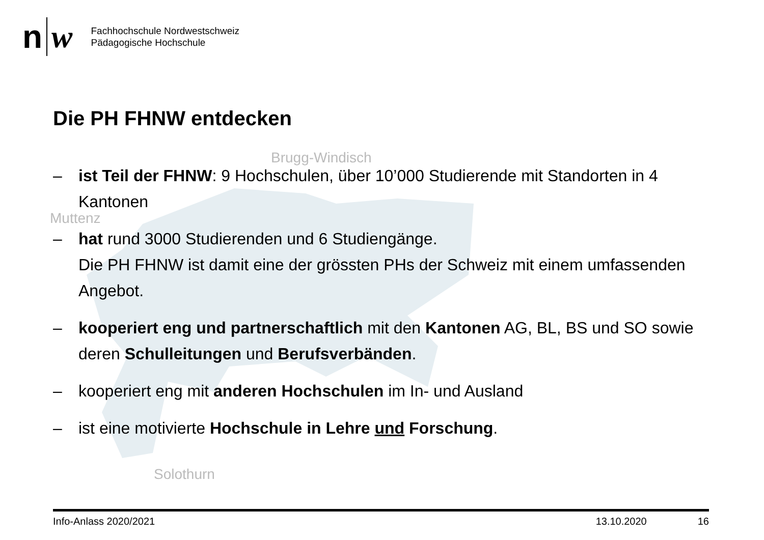n w
Fachhochschule Nordwestschweiz
Pädagogische Hochschule
Die PH FHNW entdecken
Brugg-Windisch
Muttenz
Solothurn
– ist Teil der FHNW: 9 Hochschulen, über 10’000 Studierende mit Standorten in 4 Kantonen
– hat rund 3000 Studierenden und 6 Studiengänge.
Die PH FHNW ist damit eine der grössten PHs der Schweiz mit einem umfassenden Angebot.
– kooperiert eng und partnerschaftlich mit den Kantonen AG, BL, BS und SO sowie deren Schulleitungen und Berufsverbänden.
– kooperiert eng mit anderen Hochschulen im In- und Ausland
– ist eine motivierte Hochschule in Lehre und Forschung.
Info-Anlass 2020/2021 13.10.2020 16